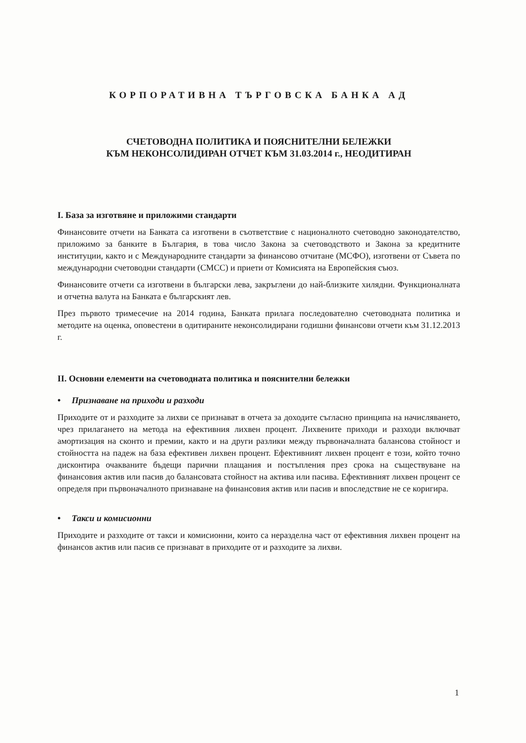КОРПОРАТИВНА ТЪРГОВСКА БАНКА АД
СЧЕТОВОДНА ПОЛИТИКА И ПОЯСНИТЕЛНИ БЕЛЕЖКИ
КЪМ НЕКОНСОЛИДИРАН ОТЧЕТ КЪМ 31.03.2014 г., НЕОДИТИРАН
I. База за изготвяне и приложими стандарти
Финансовите отчети на Банката са изготвени в съответствие с националното счетоводно законодателство, приложимо за банките в България, в това число Закона за счетоводството и Закона за кредитните институции, както и с Международните стандарти за финансово отчитане (МСФО), изготвени от Съвета по международни счетоводни стандарти (СМСС) и приети от Комисията на Европейския съюз.
Финансовите отчети са изготвени в български лева, закръглени до най-близките хилядни. Функционалната и отчетна валута на Банката е българският лев.
През първото тримесечие на 2014 година, Банката прилага последователно счетоводната политика и методите на оценка, оповестени в одитираните неконсолидирани годишни финансови отчети към 31.12.2013 г.
II. Основни елементи на счетоводната политика и пояснителни бележки
• Признаване на приходи и разходи
Приходите от и разходите за лихви се признават в отчета за доходите съгласно принципа на начисляването, чрез прилагането на метода на ефективния лихвен процент. Лихвените приходи и разходи включват амортизация на сконто и премии, както и на други разлики между първоначалната балансова стойност и стойността на падеж на база ефективен лихвен процент. Ефективният лихвен процент е този, който точно дисконтира очакваните бъдещи парични плащания и постъпления през срока на съществуване на финансовия актив или пасив до балансовата стойност на актива или пасива. Ефективният лихвен процент се определя при първоначалното признаване на финансовия актив или пасив и впоследствие не се коригира.
• Такси и комисионни
Приходите и разходите от такси и комисионни, които са неразделна част от ефективния лихвен процент на финансов актив или пасив се признават в приходите от и разходите за лихви.
1